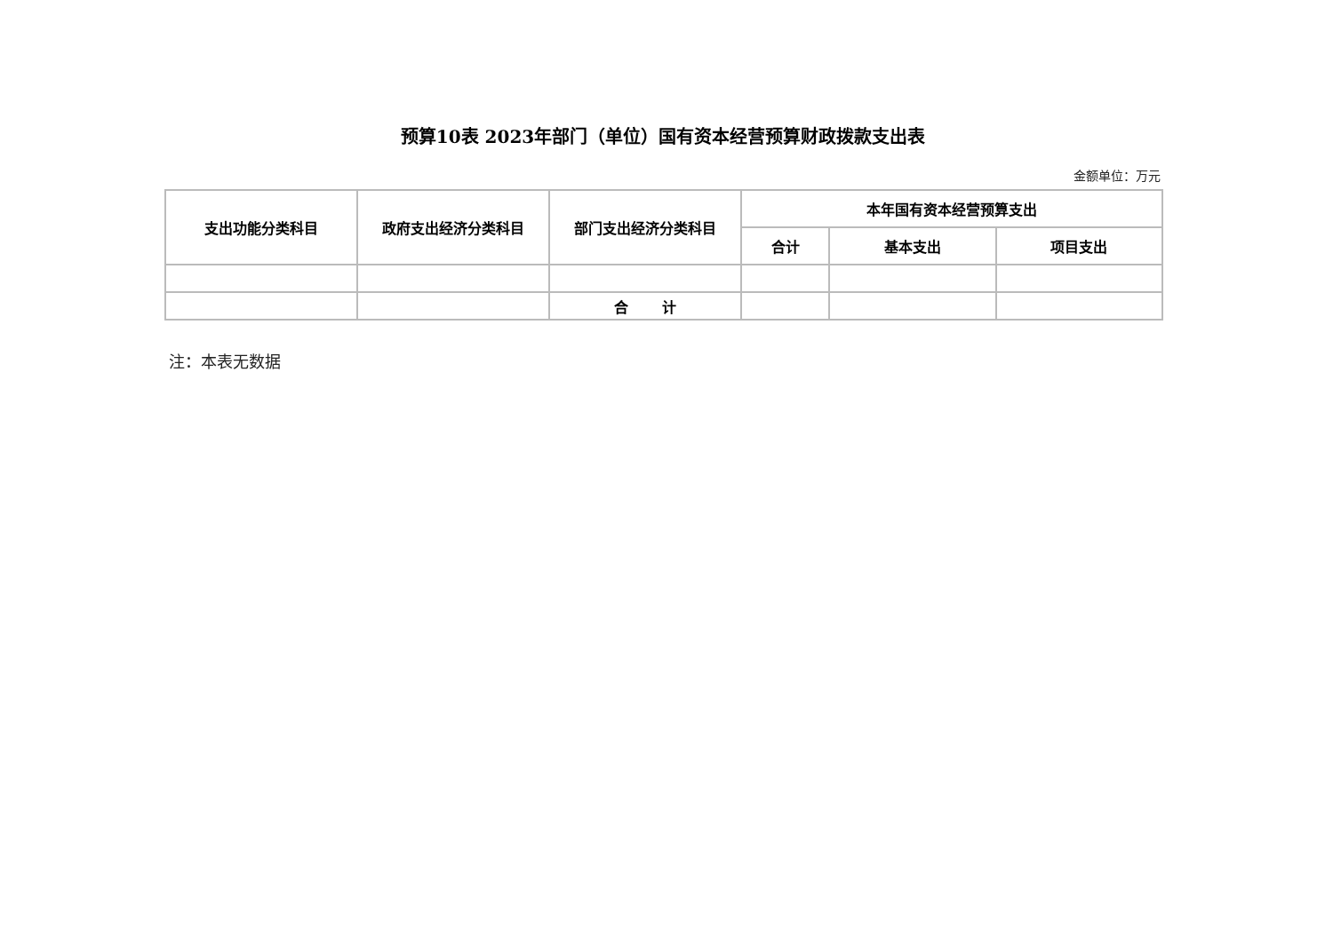预算10表 2023年部门（单位）国有资本经营预算财政拨款支出表
金额单位：万元
| 支出功能分类科目 | 政府支出经济分类科目 | 部门支出经济分类科目 | 本年国有资本经营预算支出 | | |
| --- | --- | --- | --- | --- | --- |
| | | | 合计 | 基本支出 | 项目支出 |
| | | 合 计 | | | |
注：本表无数据